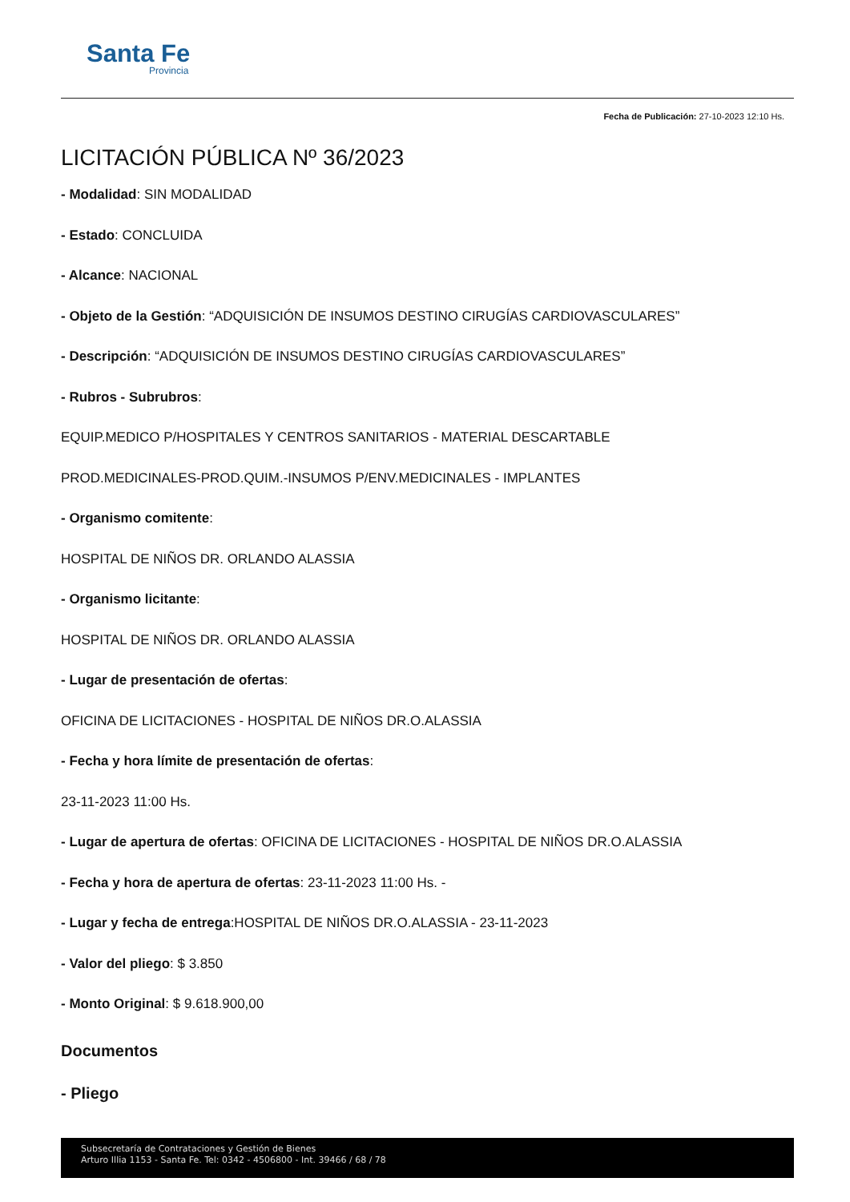Santa Fe
Provincia
Fecha de Publicación: 27-10-2023 12:10 Hs.
LICITACIÓN PÚBLICA Nº 36/2023
- Modalidad: SIN MODALIDAD
- Estado: CONCLUIDA
- Alcance: NACIONAL
- Objeto de la Gestión: “ADQUISICIÓN DE INSUMOS DESTINO CIRUGÍAS CARDIOVASCULARES”
- Descripción: “ADQUISICIÓN DE INSUMOS DESTINO CIRUGÍAS CARDIOVASCULARES”
- Rubros - Subrubros:
EQUIP.MEDICO P/HOSPITALES Y CENTROS SANITARIOS - MATERIAL DESCARTABLE
PROD.MEDICINALES-PROD.QUIM.-INSUMOS P/ENV.MEDICINALES - IMPLANTES
- Organismo comitente:
HOSPITAL DE NIÑOS DR. ORLANDO ALASSIA
- Organismo licitante:
HOSPITAL DE NIÑOS DR. ORLANDO ALASSIA
- Lugar de presentación de ofertas:
OFICINA DE LICITACIONES - HOSPITAL DE NIÑOS DR.O.ALASSIA
- Fecha y hora límite de presentación de ofertas:
23-11-2023 11:00 Hs.
- Lugar de apertura de ofertas: OFICINA DE LICITACIONES - HOSPITAL DE NIÑOS DR.O.ALASSIA
- Fecha y hora de apertura de ofertas: 23-11-2023 11:00 Hs. -
- Lugar y fecha de entrega:HOSPITAL DE NIÑOS DR.O.ALASSIA - 23-11-2023
- Valor del pliego: $ 3.850
- Monto Original: $ 9.618.900,00
Documentos
- Pliego
Subsecretaría de Contrataciones y Gestión de Bienes
Arturo Illia 1153 - Santa Fe. Tel: 0342 - 4506800 - Int. 39466 / 68 / 78